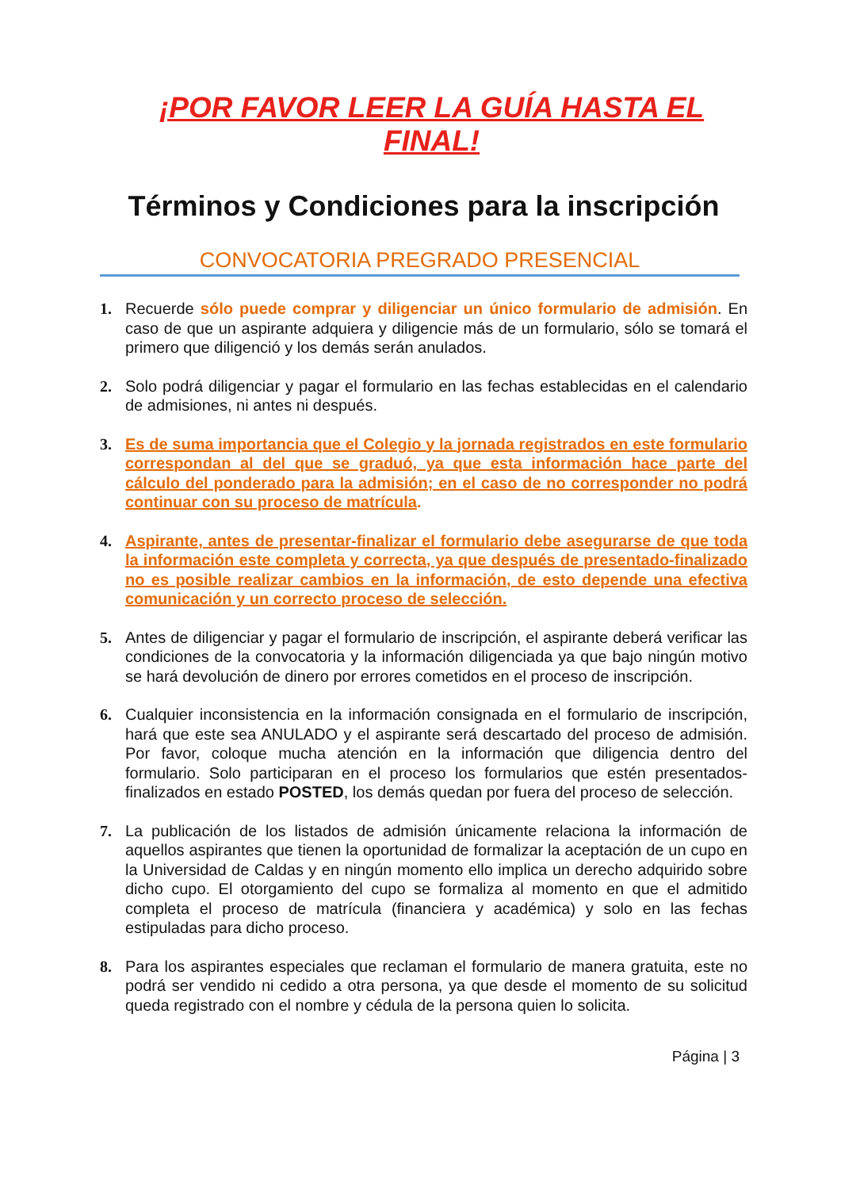¡POR FAVOR LEER LA GUÍA HASTA EL FINAL!
Términos y Condiciones para la inscripción
CONVOCATORIA PREGRADO PRESENCIAL
1. Recuerde sólo puede comprar y diligenciar un único formulario de admisión. En caso de que un aspirante adquiera y diligencie más de un formulario, sólo se tomará el primero que diligenció y los demás serán anulados.
2. Solo podrá diligenciar y pagar el formulario en las fechas establecidas en el calendario de admisiones, ni antes ni después.
3. Es de suma importancia que el Colegio y la jornada registrados en este formulario correspondan al del que se graduó, ya que esta información hace parte del cálculo del ponderado para la admisión; en el caso de no corresponder no podrá continuar con su proceso de matrícula.
4. Aspirante, antes de presentar-finalizar el formulario debe asegurarse de que toda la información este completa y correcta, ya que después de presentado-finalizado no es posible realizar cambios en la información, de esto depende una efectiva comunicación y un correcto proceso de selección.
5. Antes de diligenciar y pagar el formulario de inscripción, el aspirante deberá verificar las condiciones de la convocatoria y la información diligenciada ya que bajo ningún motivo se hará devolución de dinero por errores cometidos en el proceso de inscripción.
6. Cualquier inconsistencia en la información consignada en el formulario de inscripción, hará que este sea ANULADO y el aspirante será descartado del proceso de admisión. Por favor, coloque mucha atención en la información que diligencia dentro del formulario. Solo participaran en el proceso los formularios que estén presentados- finalizados en estado POSTED, los demás quedan por fuera del proceso de selección.
7. La publicación de los listados de admisión únicamente relaciona la información de aquellos aspirantes que tienen la oportunidad de formalizar la aceptación de un cupo en la Universidad de Caldas y en ningún momento ello implica un derecho adquirido sobre dicho cupo. El otorgamiento del cupo se formaliza al momento en que el admitido completa el proceso de matrícula (financiera y académica) y solo en las fechas estipuladas para dicho proceso.
8. Para los aspirantes especiales que reclaman el formulario de manera gratuita, este no podrá ser vendido ni cedido a otra persona, ya que desde el momento de su solicitud queda registrado con el nombre y cédula de la persona quien lo solicita.
Página | 3